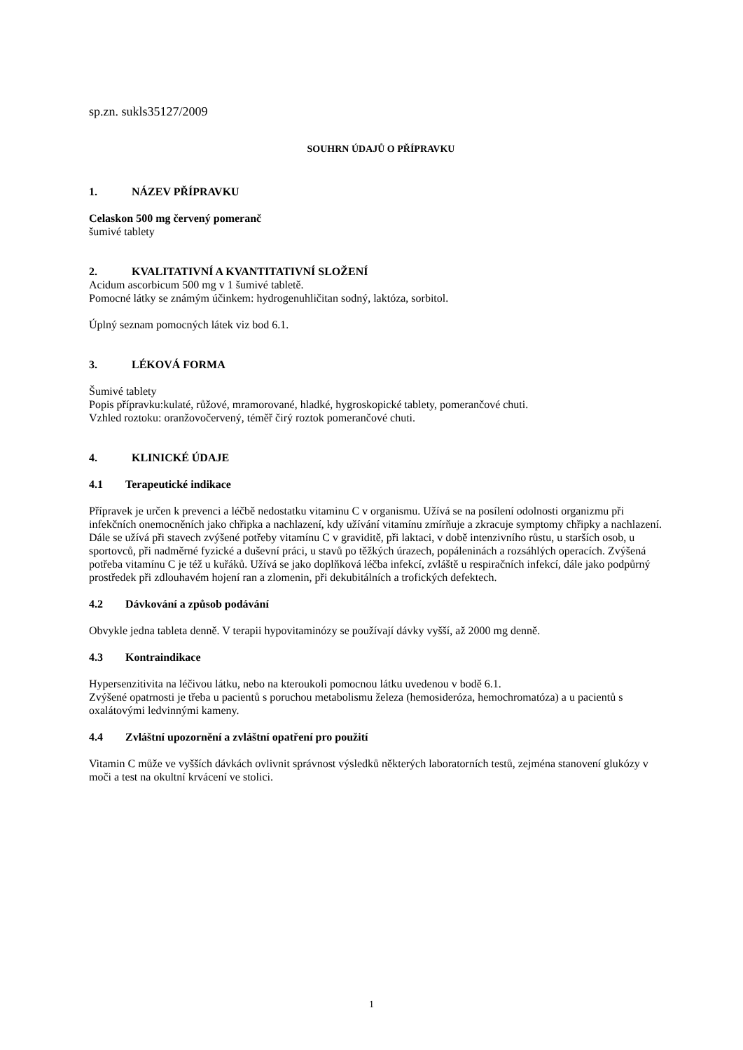sp.zn. sukls35127/2009
SOUHRN ÚDAJŮ O PŘÍPRAVKU
1. NÁZEV PŘÍPRAVKU
Celaskon 500 mg červený pomeranč
šumivé tablety
2. KVALITATIVNÍ A KVANTITATIVNÍ SLOŽENÍ
Acidum ascorbicum 500 mg v 1 šumivé tabletě.
Pomocné látky se známým účinkem: hydrogenuhličitan sodný, laktóza, sorbitol.
Úplný seznam pomocných látek viz bod 6.1.
3. LÉKOVÁ FORMA
Šumivé tablety
Popis přípravku:kulaté, růžové, mramorované, hladké, hygroskopické tablety, pomerančové chuti.
Vzhled roztoku: oranžovočervený, téměř čirý roztok pomerančové chuti.
4. KLINICKÉ ÚDAJE
4.1 Terapeutické indikace
Přípravek je určen k prevenci a léčbě nedostatku vitaminu C v organismu. Užívá se na posílení odolnosti organizmu při infekčních onemocněních jako chřipka a nachlazení, kdy užívání vitamínu zmírňuje a zkracuje symptomy chřipky a nachlazení.
Dále se užívá při stavech zvýšené potřeby vitamínu C v graviditě, při laktaci, v době intenzivního růstu, u starších osob, u sportovců, při nadměrné fyzické a duševní práci, u stavů po těžkých úrazech, popáleninách a rozsáhlých operacích. Zvýšená potřeba vitamínu C je též u kuřáků. Užívá se jako doplňková léčba infekcí, zvláště u respiračních infekcí, dále jako podpůrný prostředek při zdlouhavém hojení ran a zlomenin, při dekubitálních a trofických defektech.
4.2 Dávkování a způsob podávání
Obvykle jedna tableta denně. V terapii hypovitaminózy se používají dávky vyšší, až 2000 mg denně.
4.3 Kontraindikace
Hypersenzitivita na léčivou látku, nebo na kteroukoli pomocnou látku uvedenou v bodě 6.1.
Zvýšené opatrnosti je třeba u pacientů s poruchou metabolismu železa (hemosideróza, hemochromatóza) a u pacientů s oxalátovými ledvinnými kameny.
4.4 Zvláštní upozornění a zvláštní opatření pro použití
Vitamin C může ve vyšších dávkách ovlivnit správnost výsledků některých laboratorních testů, zejména stanovení glukózy v moči a test na okultní krvácení ve stolici.
1